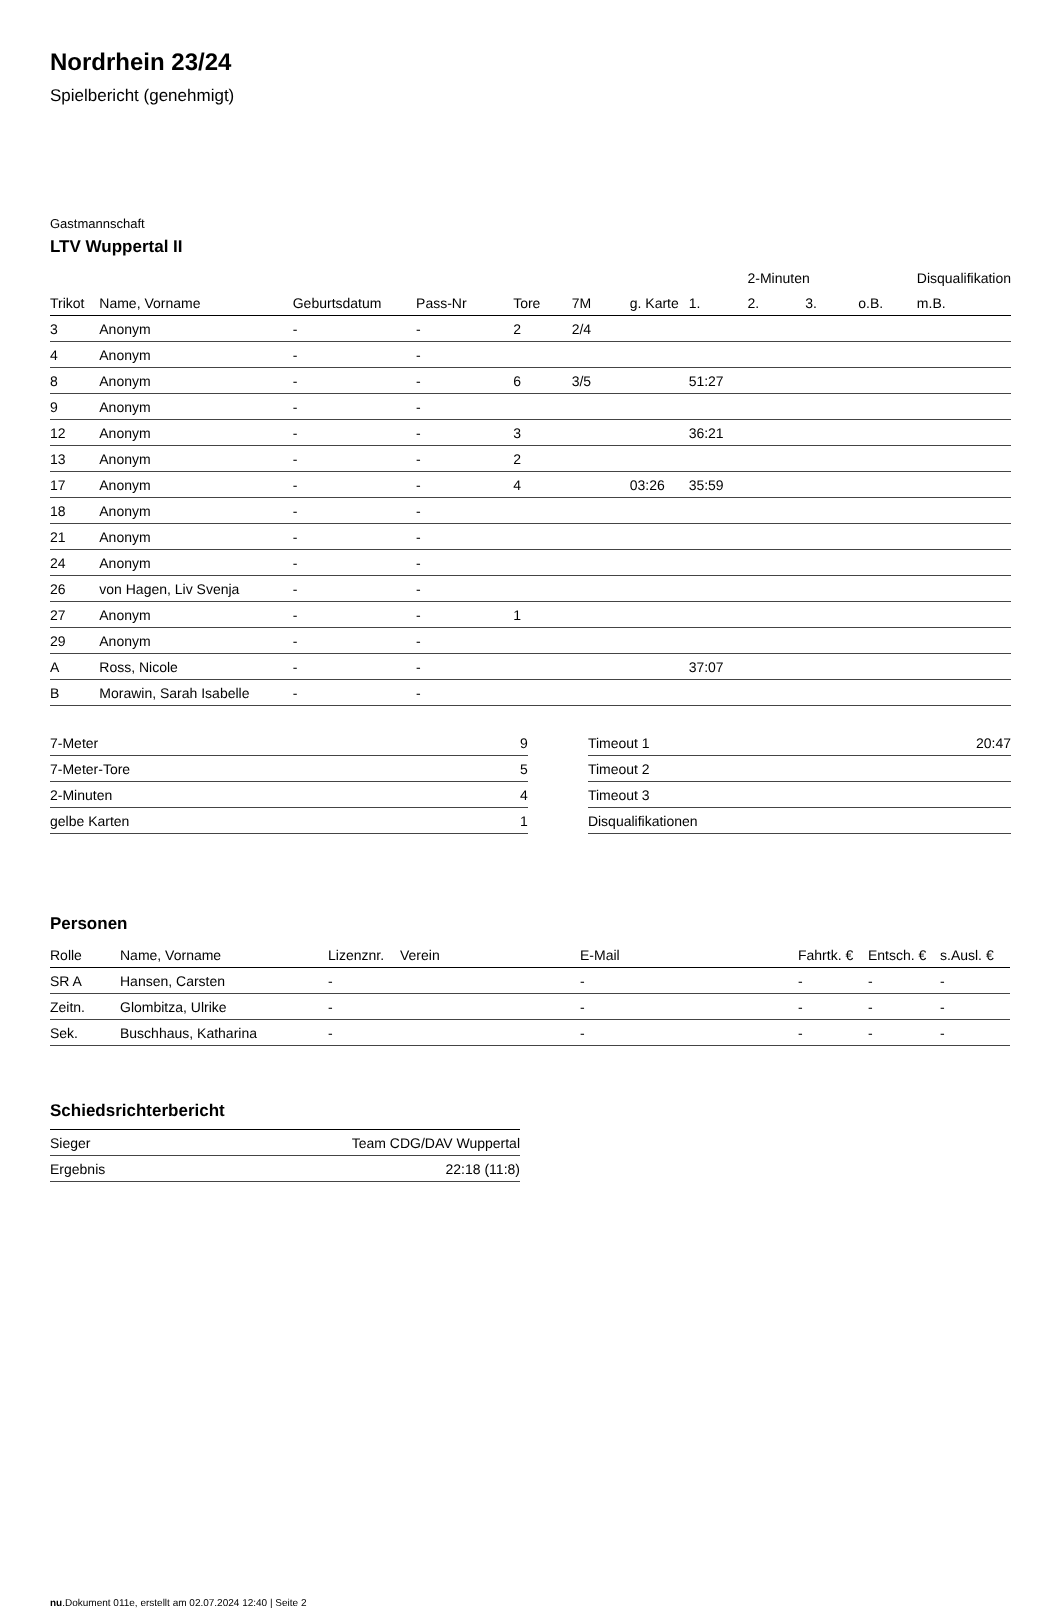Nordrhein 23/24
Spielbericht (genehmigt)
Gastmannschaft
LTV Wuppertal II
| | | | | | | | | 2-Minuten | | | Disqualifikation |
| Trikot | Name, Vorname | Geburtsdatum | Pass-Nr | Tore | 7M | g. Karte | 1. | 2. | 3. | o.B. | m.B. |
| 3 | Anonym | - | - | 2 | 2/4 | | | | | | |
| 4 | Anonym | - | - | | | | | | | | |
| 8 | Anonym | - | - | 6 | 3/5 | | 51:27 | | | | |
| 9 | Anonym | - | - | | | | | | | | |
| 12 | Anonym | - | - | 3 | | | 36:21 | | | | |
| 13 | Anonym | - | - | 2 | | | | | | | |
| 17 | Anonym | - | - | 4 | | 03:26 | 35:59 | | | | |
| 18 | Anonym | - | - | | | | | | | | |
| 21 | Anonym | - | - | | | | | | | | |
| 24 | Anonym | - | - | | | | | | | | |
| 26 | von Hagen, Liv Svenja | - | - | | | | | | | | |
| 27 | Anonym | - | - | 1 | | | | | | | |
| 29 | Anonym | - | - | | | | | | | | |
| A | Ross, Nicole | - | - | | | | 37:07 | | | | |
| B | Morawin, Sarah Isabelle | - | - | | | | | | | | |
| 7-Meter | 9 |
| 7-Meter-Tore | 5 |
| 2-Minuten | 4 |
| gelbe Karten | 1 |
| Timeout 1 | 20:47 |
| Timeout 2 | |
| Timeout 3 | |
| Disqualifikationen | |
Personen
| Rolle | Name, Vorname | Lizenznr. | Verein | E-Mail | Fahrtk. € | Entsch. € | s.Ausl. € |
| --- | --- | --- | --- | --- | --- | --- | --- |
| SR A | Hansen, Carsten | - | | - | - | - | - |
| Zeitn. | Glombitza, Ulrike | - | | - | - | - | - |
| Sek. | Buschhaus, Katharina | - | | - | - | - | - |
Schiedsrichterbericht
| Sieger | Team CDG/DAV Wuppertal |
| Ergebnis | 22:18 (11:8) |
nu.Dokument 011e, erstellt am 02.07.2024 12:40 | Seite 2